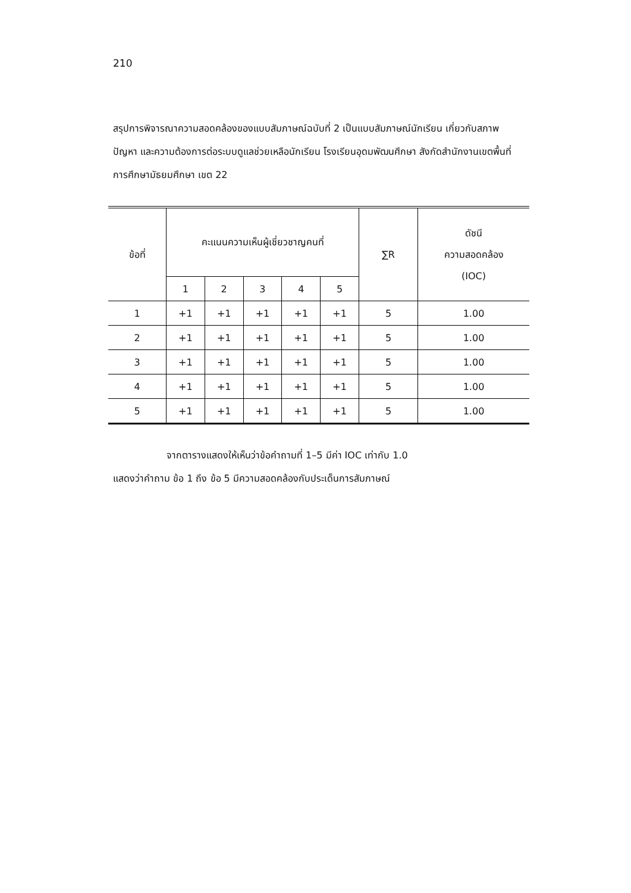210
สรุปการพิจารณาความสอดคล้องของแบบสัมภาษณ์ฉบับที่ 2 เป็นแบบสัมภาษณ์นักเรียน เกี่ยวกับสภาพ ปัญหา และความต้องการต่อระบบดูแลช่วยเหลือนักเรียน โรงเรียนอุดมพัฒนศึกษา สังกัดสำนักงานเขตพื้นที่การศึกษามัธยมศึกษา เขต 22
| ข้อที่ | คะแนนความเห็นผู้เชี่ยวชาญคนที่ | | | | | ∑R | ดัชนี ความสอดคล้อง (IOC) |
| --- | --- | --- | --- | --- | --- | --- | --- |
| | 1 | 2 | 3 | 4 | 5 | | |
| 1 | +1 | +1 | +1 | +1 | +1 | 5 | 1.00 |
| 2 | +1 | +1 | +1 | +1 | +1 | 5 | 1.00 |
| 3 | +1 | +1 | +1 | +1 | +1 | 5 | 1.00 |
| 4 | +1 | +1 | +1 | +1 | +1 | 5 | 1.00 |
| 5 | +1 | +1 | +1 | +1 | +1 | 5 | 1.00 |
จากตารางแสดงให้เห็นว่าข้อคำถามที่ 1–5 มีค่า IOC เท่ากับ 1.0
แสดงว่าคำถาม ข้อ 1 ถึง ข้อ 5 มีความสอดคล้องกับประเด็นการสัมภาษณ์